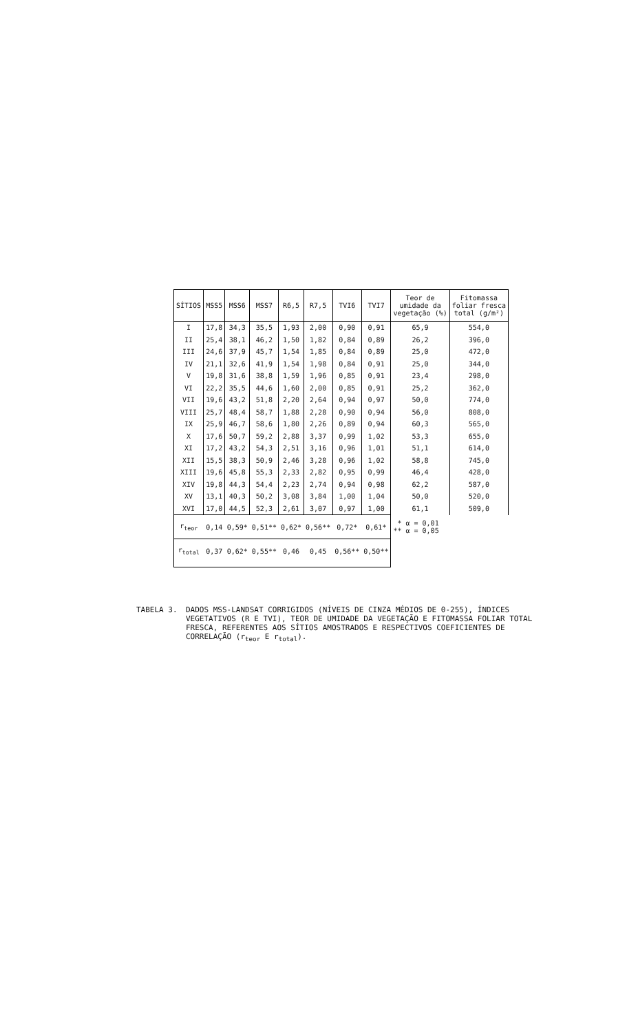| SÍTIOS | MSS5 | MSS6 | MSS7 | R6,5 | R7,5 | TVI6 | TVI7 | Teor de umidade da vegetação (%) | Fitomassa foliar fresca total (g/m²) |
| --- | --- | --- | --- | --- | --- | --- | --- | --- | --- |
| I | 17,8 | 34,3 | 35,5 | 1,93 | 2,00 | 0,90 | 0,91 | 65,9 | 554,0 |
| II | 25,4 | 38,1 | 46,2 | 1,50 | 1,82 | 0,84 | 0,89 | 26,2 | 396,0 |
| III | 24,6 | 37,9 | 45,7 | 1,54 | 1,85 | 0,84 | 0,89 | 25,0 | 472,0 |
| IV | 21,1 | 32,6 | 41,9 | 1,54 | 1,98 | 0,84 | 0,91 | 25,0 | 344,0 |
| V | 19,8 | 31,6 | 38,8 | 1,59 | 1,96 | 0,85 | 0,91 | 23,4 | 298,0 |
| VI | 22,2 | 35,5 | 44,6 | 1,60 | 2,00 | 0,85 | 0,91 | 25,2 | 362,0 |
| VII | 19,6 | 43,2 | 51,8 | 2,20 | 2,64 | 0,94 | 0,97 | 50,0 | 774,0 |
| VIII | 25,7 | 48,4 | 58,7 | 1,88 | 2,28 | 0,90 | 0,94 | 56,0 | 808,0 |
| IX | 25,9 | 46,7 | 58,6 | 1,80 | 2,26 | 0,89 | 0,94 | 60,3 | 565,0 |
| X | 17,6 | 50,7 | 59,2 | 2,88 | 3,37 | 0,99 | 1,02 | 53,3 | 655,0 |
| XI | 17,2 | 43,2 | 54,3 | 2,51 | 3,16 | 0,96 | 1,01 | 51,1 | 614,0 |
| XII | 15,5 | 38,3 | 50,9 | 2,46 | 3,28 | 0,96 | 1,02 | 58,8 | 745,0 |
| XIII | 19,6 | 45,8 | 55,3 | 2,33 | 2,82 | 0,95 | 0,99 | 46,4 | 428,0 |
| XIV | 19,8 | 44,3 | 54,4 | 2,23 | 2,74 | 0,94 | 0,98 | 62,2 | 587,0 |
| XV | 13,1 | 40,3 | 50,2 | 3,08 | 3,84 | 1,00 | 1,04 | 50,0 | 520,0 |
| XVI | 17,0 | 44,5 | 52,3 | 2,61 | 3,07 | 0,97 | 1,00 | 61,1 | 509,0 |
| r<sub>teor</sub> | 0,14 | 0,59* | 0,51** | 0,62* | 0,56** | 0,72* | 0,61* | * α = 0,01 ** α = 0,05 | |
| r<sub>total</sub> | 0,37 | 0,62* | 0,55** | 0,46 | 0,45 | 0,56** | 0,50** | | |
TABELA 3. DADOS MSS-LANDSAT CORRIGIDOS (NÍVEIS DE CINZA MÉDIOS DE 0-255), ÍNDICES VEGETATIVOS (R E TVI), TEOR DE UMIDADE DA VEGETAÇÃO E FITOMASSA FOLIAR TOTAL FRESCA, REFERENTES AOS SÍTIOS AMOSTRADOS E RESPECTIVOS COEFICIENTES DE CORRELAÇÃO (r<sub>teor</sub> E r<sub>total</sub>).